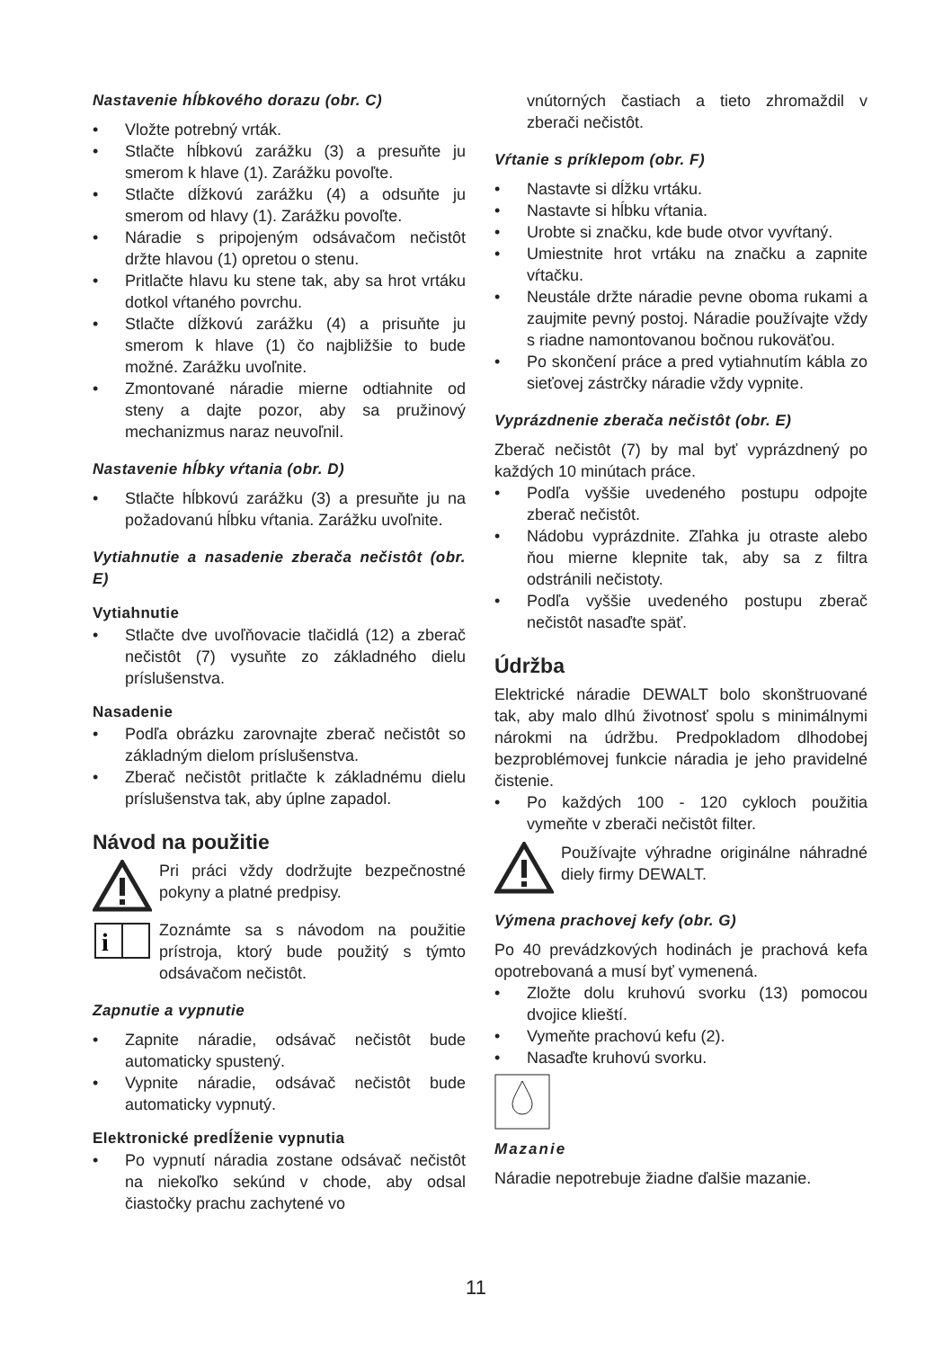Nastavenie hĺbkového dorazu (obr. C)
• Vložte potrebný vrták.
• Stlačte hĺbkovú zarážku (3) a presuňte ju smerom k hlave (1). Zarážku povoľte.
• Stlačte dĺžkovú zarážku (4) a odsuňte ju smerom od hlavy (1). Zarážku povoľte.
• Náradie s pripojeným odsávačom nečistôt držte hlavou (1) opretou o stenu.
• Pritlačte hlavu ku stene tak, aby sa hrot vrtáku dotkol vŕtaného povrchu.
• Stlačte dĺžkovú zarážku (4) a prisuňte ju smerom k hlave (1) čo najbližšie to bude možné. Zarážku uvoľnite.
• Zmontované náradie mierne odtiahnite od steny a dajte pozor, aby sa pružinový mechanizmus naraz neuvoľnil.
Nastavenie hĺbky vŕtania (obr. D)
• Stlačte hĺbkovú zarážku (3) a presuňte ju na požadovanú hĺbku vŕtania. Zarážku uvoľnite.
Vytiahnutie a nasadenie zberača nečistôt (obr. E)
Vytiahnutie
• Stlačte dve uvoľňovacie tlačidlá (12) a zberač nečistôt (7) vysuňte zo základného dielu príslušenstva.
Nasadenie
• Podľa obrázku zarovnajte zberač nečistôt so základným dielom príslušenstva.
• Zberač nečistôt pritlačte k základnému dielu príslušenstva tak, aby úplne zapadol.
Návod na použitie
Pri práci vždy dodržujte bezpečnostné pokyny a platné predpisy.
i
Zoznámte sa s návodom na použitie prístroja, ktorý bude použitý s týmto odsávačom nečistôt.
Zapnutie a vypnutie
• Zapnite náradie, odsávač nečistôt bude automaticky spustený.
• Vypnite náradie, odsávač nečistôt bude automaticky vypnutý.
Elektronické predĺženie vypnutia
• Po vypnutí náradia zostane odsávač nečistôt na niekoľko sekúnd v chode, aby odsal čiastočky prachu zachytené vo
vnútorných častiach a tieto zhromaždil v zberači nečistôt.
Vŕtanie s príklepom (obr. F)
• Nastavte si dĺžku vrtáku.
• Nastavte si hĺbku vŕtania.
• Urobte si značku, kde bude otvor vyvŕtaný.
• Umiestnite hrot vrtáku na značku a zapnite vŕtačku.
• Neustále držte náradie pevne oboma rukami a zaujmite pevný postoj. Náradie používajte vždy s riadne namontovanou bočnou rukoväťou.
• Po skončení práce a pred vytiahnutím kábla zo sieťovej zástrčky náradie vždy vypnite.
Vyprázdnenie zberača nečistôt (obr. E)
Zberač nečistôt (7) by mal byť vyprázdnený po každých 10 minútach práce.
• Podľa vyššie uvedeného postupu odpojte zberač nečistôt.
• Nádobu vyprázdnite. Zľahka ju otraste alebo ňou mierne klepnite tak, aby sa z filtra odstránili nečistoty.
• Podľa vyššie uvedeného postupu zberač nečistôt nasaďte späť.
Údržba
Elektrické náradie DEWALT bolo skonštruované tak, aby malo dlhú životnosť spolu s minimálnymi nárokmi na údržbu. Predpokladom dlhodobej bezproblémovej funkcie náradia je jeho pravidelné čistenie.
• Po každých 100 - 120 cykloch použitia vymeňte v zberači nečistôt filter.
Používajte výhradne originálne náhradné diely firmy DEWALT.
Výmena prachovej kefy (obr. G)
Po 40 prevádzkových hodinách je prachová kefa opotrebovaná a musí byť vymenená.
• Zložte dolu kruhovú svorku (13) pomocou dvojice klieští.
• Vymeňte prachovú kefu (2).
• Nasaďte kruhovú svorku.
Mazanie
Náradie nepotrebuje žiadne ďalšie mazanie.
11